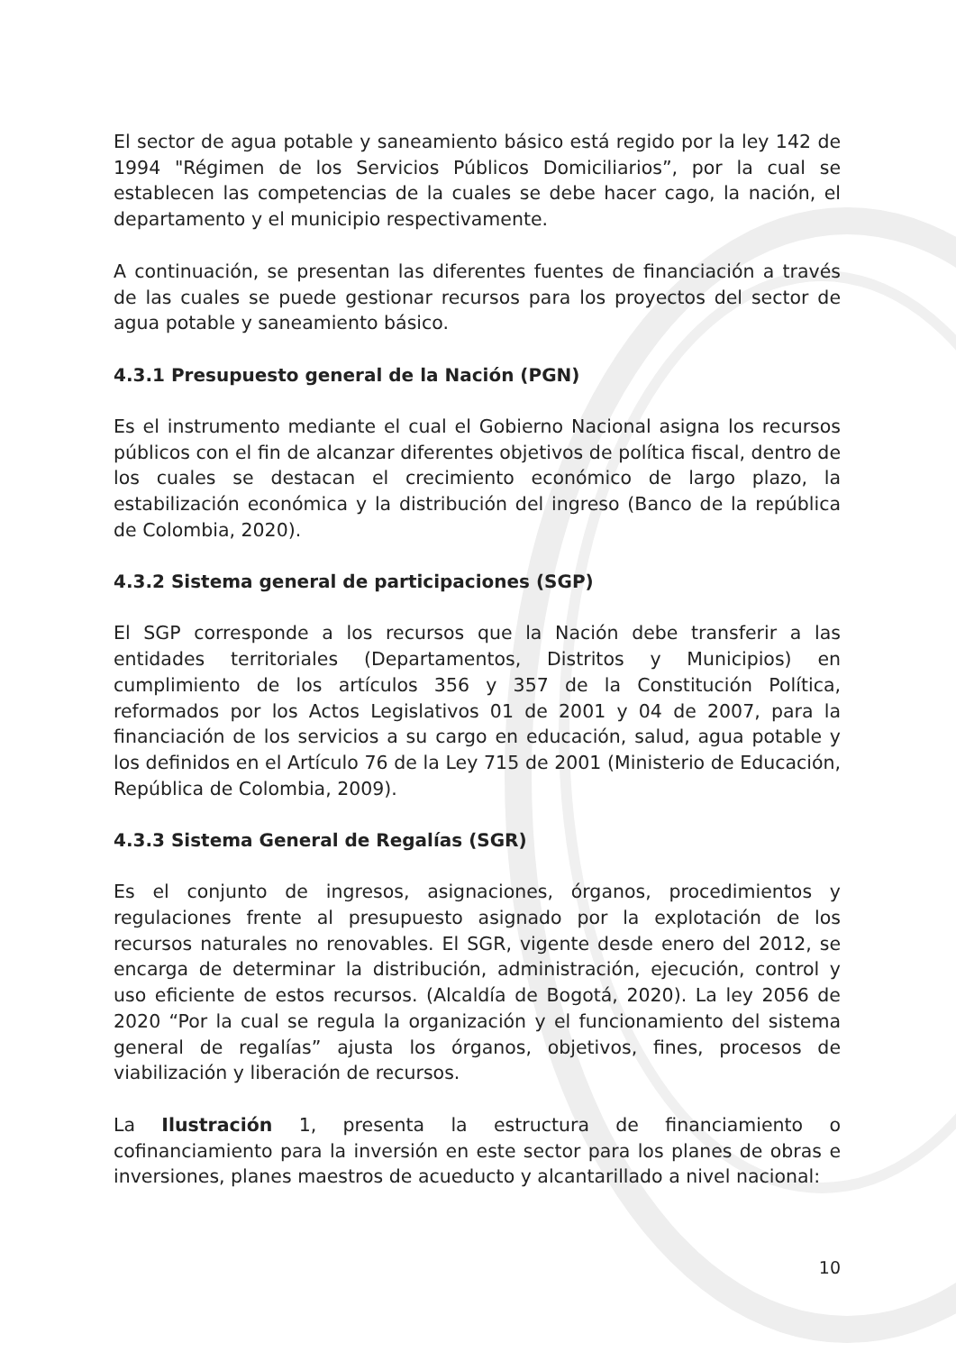El sector de agua potable y saneamiento básico está regido por la ley 142 de 1994 "Régimen de los Servicios Públicos Domiciliarios”, por la cual se establecen las competencias de la cuales se debe hacer cago, la nación, el departamento y el municipio respectivamente.
A continuación, se presentan las diferentes fuentes de financiación a través de las cuales se puede gestionar recursos para los proyectos del sector de agua potable y saneamiento básico.
4.3.1 Presupuesto general de la Nación (PGN)
Es el instrumento mediante el cual el Gobierno Nacional asigna los recursos públicos con el fin de alcanzar diferentes objetivos de política fiscal, dentro de los cuales se destacan el crecimiento económico de largo plazo, la estabilización económica y la distribución del ingreso (Banco de la república de Colombia, 2020).
4.3.2 Sistema general de participaciones (SGP)
El SGP corresponde a los recursos que la Nación debe transferir a las entidades territoriales (Departamentos, Distritos y Municipios) en cumplimiento de los artículos 356 y 357 de la Constitución Política, reformados por los Actos Legislativos 01 de 2001 y 04 de 2007, para la financiación de los servicios a su cargo en educación, salud, agua potable y los definidos en el Artículo 76 de la Ley 715 de 2001 (Ministerio de Educación, República de Colombia, 2009).
4.3.3 Sistema General de Regalías (SGR)
Es el conjunto de ingresos, asignaciones, órganos, procedimientos y regulaciones frente al presupuesto asignado por la explotación de los recursos naturales no renovables. El SGR, vigente desde enero del 2012, se encarga de determinar la distribución, administración, ejecución, control y uso eficiente de estos recursos. (Alcaldía de Bogotá, 2020). La ley 2056 de 2020 “Por la cual se regula la organización y el funcionamiento del sistema general de regalías” ajusta los órganos, objetivos, fines, procesos de viabilización y liberación de recursos.
La Ilustración 1, presenta la estructura de financiamiento o cofinanciamiento para la inversión en este sector para los planes de obras e inversiones, planes maestros de acueducto y alcantarillado a nivel nacional:
10